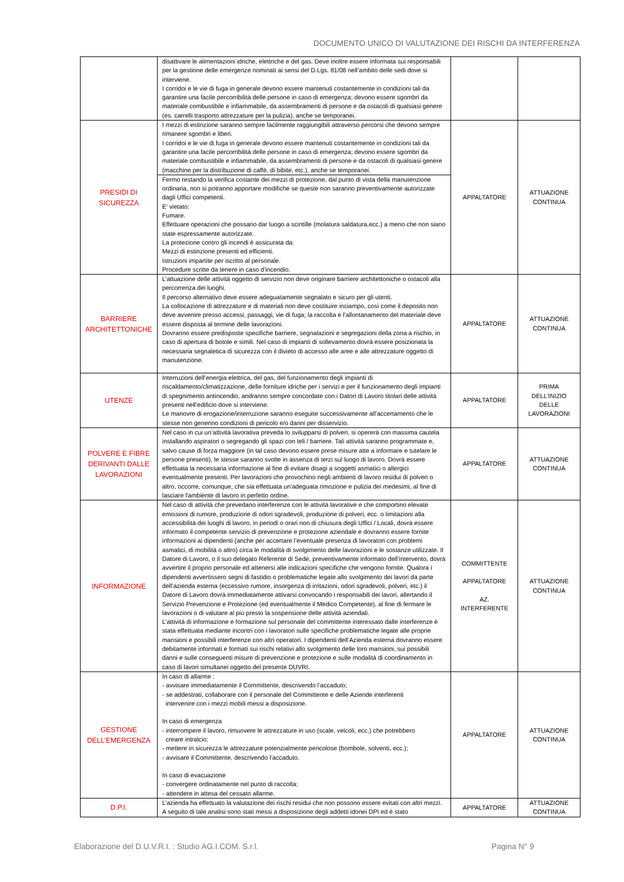DOCUMENTO UNICO DI VALUTAZIONE DEI RISCHI DA INTERFERENZA
| | disattivare le alimentazioni idriche, elettriche e del gas. Deve inoltre essere informata sui responsabili per la gestione delle emergenze nominati ai sensi del D.Lgs. 81/08 nell’ambito delle sedi dove si interviene. I corridoi e le vie di fuga in generale devono essere mantenuti costantemente in condizioni tali da garantire una facile percorribilità delle persone in caso di emergenza; devono essere sgombri da materiale combustibile e infiammabile, da assembramenti di persone e da ostacoli di qualsiasi genere (es. carrelli trasporto attrezzature per la pulizia), anche se temporanei. | | |
| PRESIDI DI SICUREZZA | I mezzi di estinzione saranno sempre facilmente raggiungibili attraverso percorsi che devono sempre rimanere sgombri e liberi. I corridoi e le vie di fuga in generale devono essere mantenuti costantemente in condizioni tali da garantire una facile percorribilità delle persone in caso di emergenza; devono essere sgombri da materiale combustibile e infiammabile, da assembramenti di persone e da ostacoli di qualsiasi genere (macchine per la distribuzione di caffè, di bibite, etc.), anche se temporanei. | APPALTATORE | ATTUAZIONE CONTINUA |
| | Fermo restando la verifica costante dei mezzi di protezione, dal punto di vista della manutenzione ordinaria, non si potranno apportare modifiche se queste non saranno preventivamente autorizzate dagli Uffici competenti. E’ vietato: Fumare. Effettuare operazioni che possano dar luogo a scintille (molatura saldatura,ecc.) a meno che non siano state espressamente autorizzate. La protezione contro gli incendi è assicurata da: Mezzi di estinzione presenti ed efficienti. Istruzioni impartite per iscritto al personale. Procedure scritte da tenere in caso d’incendio. | | |
| BARRIERE ARCHITETTONICHE | L’attuazione delle attività oggetto di servizio non deve originare barriere architettoniche o ostacoli alla percorrenza dei luoghi. Il percorso alternativo deve essere adeguatamente segnalato e sicuro per gli utenti. La collocazione di attrezzature e di materiali non deve costituire inciampo, così come il deposito non deve avvenire presso accessi, passaggi, vie di fuga; la raccolta e l’allontanamento del materiale deve essere disposta al termine delle lavorazioni. Dovranno essere predisposte specifiche barriere, segnalazioni e segregazioni della zona a rischio, in caso di apertura di botole e simili. Nel caso di impianti di sollevamento dovrà essere posizionata la necessaria segnaletica di sicurezza con il divieto di accesso alle aree e alle attrezzature oggetto di manutenzione. | APPALTATORE | ATTUAZIONE CONTINUA |
| UTENZE | Interruzioni dell’energia elettrica, del gas, del funzionamento degli impianti di riscaldamento/climatizzazione, delle forniture idriche per i servizi e per il funzionamento degli impianti di spegnimento antincendio, andranno sempre concordate con i Datori di Lavoro titolari delle attività presenti nell’edificio dove si interviene. Le manovre di erogazione/interruzione saranno eseguite successivamente all’accertamento che le stesse non generino condizioni di pericolo e/o danni per disservizio. | APPALTATORE | PRIMA DELL’INIZIO DELLE LAVORAZIONI |
| POLVERE E FIBRE DERIVANTI DALLE LAVORAZIONI | Nel caso in cui un’attività lavorativa preveda lo svilupparsi di polveri, si opererà con massima cautela installando aspiratori o segregando gli spazi con teli / barriere. Tali attività saranno programmate e, salvo cause di forza maggiore (in tal caso devono essere prese misure atte a informare e tutelare le persone presenti), le stesse saranno svolte in assenza di terzi sul luogo di lavoro. Dovrà essere effettuata la necessaria informazione al fine di evitare disagi a soggetti asmatici o allergici eventualmente presenti. Per lavorazioni che provochino negli ambienti di lavoro residui di polveri o altro, occorre, comunque, che sia effettuata un’adeguata rimozione e pulizia dei medesimi, al fine di lasciare l'ambiente di lavoro in perfetto ordine. | APPALTATORE | ATTUAZIONE CONTINUA |
| INFORMAZIONE | Nel caso di attività che prevedano interferenze con le attività lavorative e che comportino elevate emissioni di rumore, produzione di odori sgradevoli, produzione di polveri, ecc. o limitazioni alla accessibilità dei luoghi di lavoro, in periodi o orari non di chiusura degli Uffici / Locali, dovrà essere informato il competente servizio di prevenzione e protezione aziendale e dovranno essere fornite informazioni ai dipendenti (anche per accertare l’eventuale presenza di lavoratori con problemi asmatici, di mobilità o altro) circa le modalità di svolgimento delle lavorazioni e le sostanze utilizzate. Il Datore di Lavoro, o il suo delegato Referente di Sede, preventivamente informato dell’intervento, dovrà avvertire il proprio personale ed attenersi alle indicazioni specifiche che vengono fornite. Qualora i dipendenti avvertissero segni di fastidio o problematiche legate allo svolgimento dei lavori da parte dell’azienda esterna (eccessivo rumore, insorgenza di irritazioni, odori sgradevoli, polveri, etc.) il Datore di Lavoro dovrà immediatamente attivarsi convocando i responsabili dei lavori, allertando il Servizio Prevenzione e Protezione (ed eventualmente il Medico Competente), al fine di fermare le lavorazioni o di valutare al più presto la sospensione delle attività aziendali. L’attività di informazione e formazione sul personale del committente interessato dalle interferenze è stata effettuata mediante incontri con i lavoratori sulle specifiche problematiche legate alle proprie mansioni e possibili interferenze con altri operatori. I dipendenti dell’Azienda esterna dovranno essere debitamente informati e formati sui rischi relativi allo svolgimento delle loro mansioni, sui possibili danni e sulle conseguenti misure di prevenzione e protezione e sulle modalità di coordinamento in caso di lavori simultanei oggetto del presente DUVRI. | COMMITTENTE APPALTATORE AZ. INTERFERENTE | ATTUAZIONE CONTINUA |
| GESTIONE DELL’EMERGENZA | In caso di allarme : - avvisare immediatamente il Committente, descrivendo l’accaduto; - se addestrati, collaborare con il personale del Committente e delle Aziende interferenti intervenire con i mezzi mobili messi a disposizione. In caso di emergenza - interrompere il lavoro, rimuovere le attrezzature in uso (scale, veicoli, ecc.) che potrebbero creare intralcio; - mettere in sicurezza le attrezzature potenzialmente pericolose (bombole, solventi, ecc.); - avvisare il Committente, descrivendo l’accaduto. In caso di evacuazione - convergere ordinatamente nel punto di raccolta; - attendere in attesa del cessato allarme. | APPALTATORE | ATTUAZIONE CONTINUA |
| D.P.I. | L’azienda ha effettuato la valutazione dei rischi residui che non possono essere evitati con altri mezzi. A seguito di tale analisi sono stati messi a disposizione degli addetti idonei DPI ed è stato | APPALTATORE | ATTUAZIONE CONTINUA |
Elaborazione del D.U.V.R.I. : Studio AG.I.COM. S.r.l. Pagina N° 9